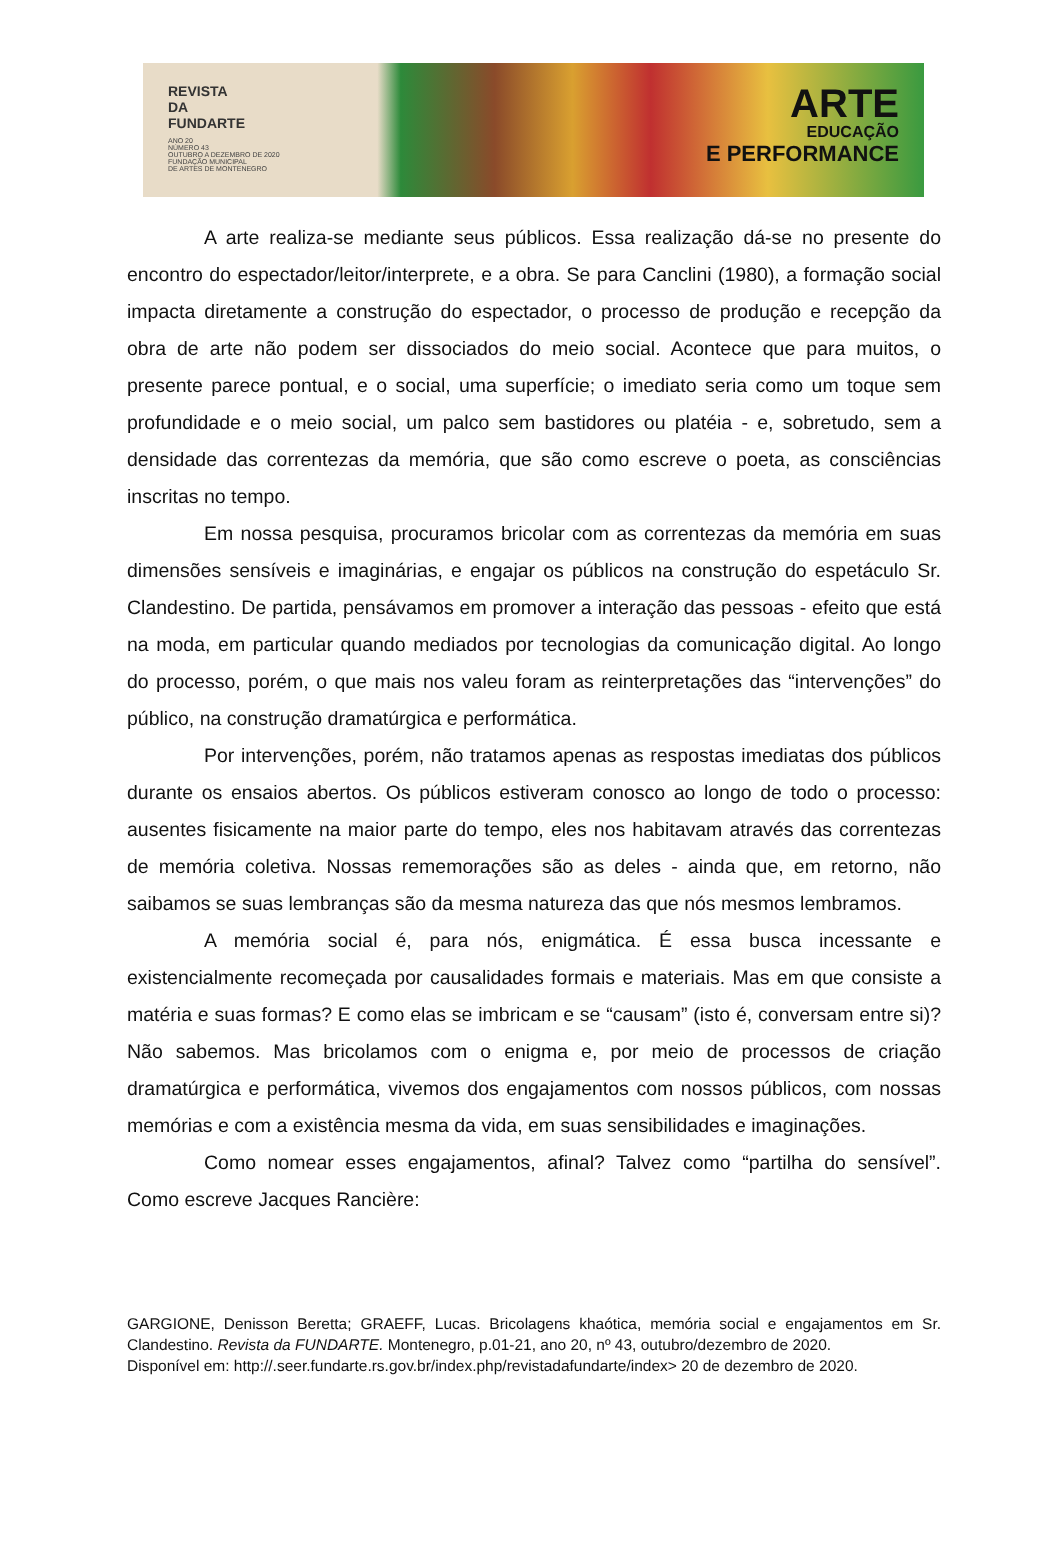REVISTA
DA
FUNDARTE
ANO 20
NÚMERO 43
OUTUBRO A DEZEMBRO DE 2020
FUNDAÇÃO MUNICIPAL
DE ARTES DE MONTENEGRO
ARTE
EDUCAÇÃO
E PERFORMANCE
A arte realiza-se mediante seus públicos. Essa realização dá-se no presente do encontro do espectador/leitor/interprete, e a obra. Se para Canclini (1980), a formação social impacta diretamente a construção do espectador, o processo de produção e recepção da obra de arte não podem ser dissociados do meio social. Acontece que para muitos, o presente parece pontual, e o social, uma superfície; o imediato seria como um toque sem profundidade e o meio social, um palco sem bastidores ou platéia - e, sobretudo, sem a densidade das correntezas da memória, que são como escreve o poeta, as consciências inscritas no tempo.
Em nossa pesquisa, procuramos bricolar com as correntezas da memória em suas dimensões sensíveis e imaginárias, e engajar os públicos na construção do espetáculo Sr. Clandestino. De partida, pensávamos em promover a interação das pessoas - efeito que está na moda, em particular quando mediados por tecnologias da comunicação digital. Ao longo do processo, porém, o que mais nos valeu foram as reinterpretações das “intervenções” do público, na construção dramatúrgica e performática.
Por intervenções, porém, não tratamos apenas as respostas imediatas dos públicos durante os ensaios abertos. Os públicos estiveram conosco ao longo de todo o processo: ausentes fisicamente na maior parte do tempo, eles nos habitavam através das correntezas de memória coletiva. Nossas rememorações são as deles - ainda que, em retorno, não saibamos se suas lembranças são da mesma natureza das que nós mesmos lembramos.
A memória social é, para nós, enigmática. É essa busca incessante e existencialmente recomeçada por causalidades formais e materiais. Mas em que consiste a matéria e suas formas? E como elas se imbricam e se “causam” (isto é, conversam entre si)? Não sabemos. Mas bricolamos com o enigma e, por meio de processos de criação dramatúrgica e performática, vivemos dos engajamentos com nossos públicos, com nossas memórias e com a existência mesma da vida, em suas sensibilidades e imaginações.
Como nomear esses engajamentos, afinal? Talvez como “partilha do sensível”. Como escreve Jacques Rancière:
GARGIONE, Denisson Beretta; GRAEFF, Lucas. Bricolagens khaótica, memória social e engajamentos em Sr. Clandestino. Revista da FUNDARTE. Montenegro, p.01-21, ano 20, nº 43, outubro/dezembro de 2020.
Disponível em: http://.seer.fundarte.rs.gov.br/index.php/revistadafundarte/index> 20 de dezembro de 2020.